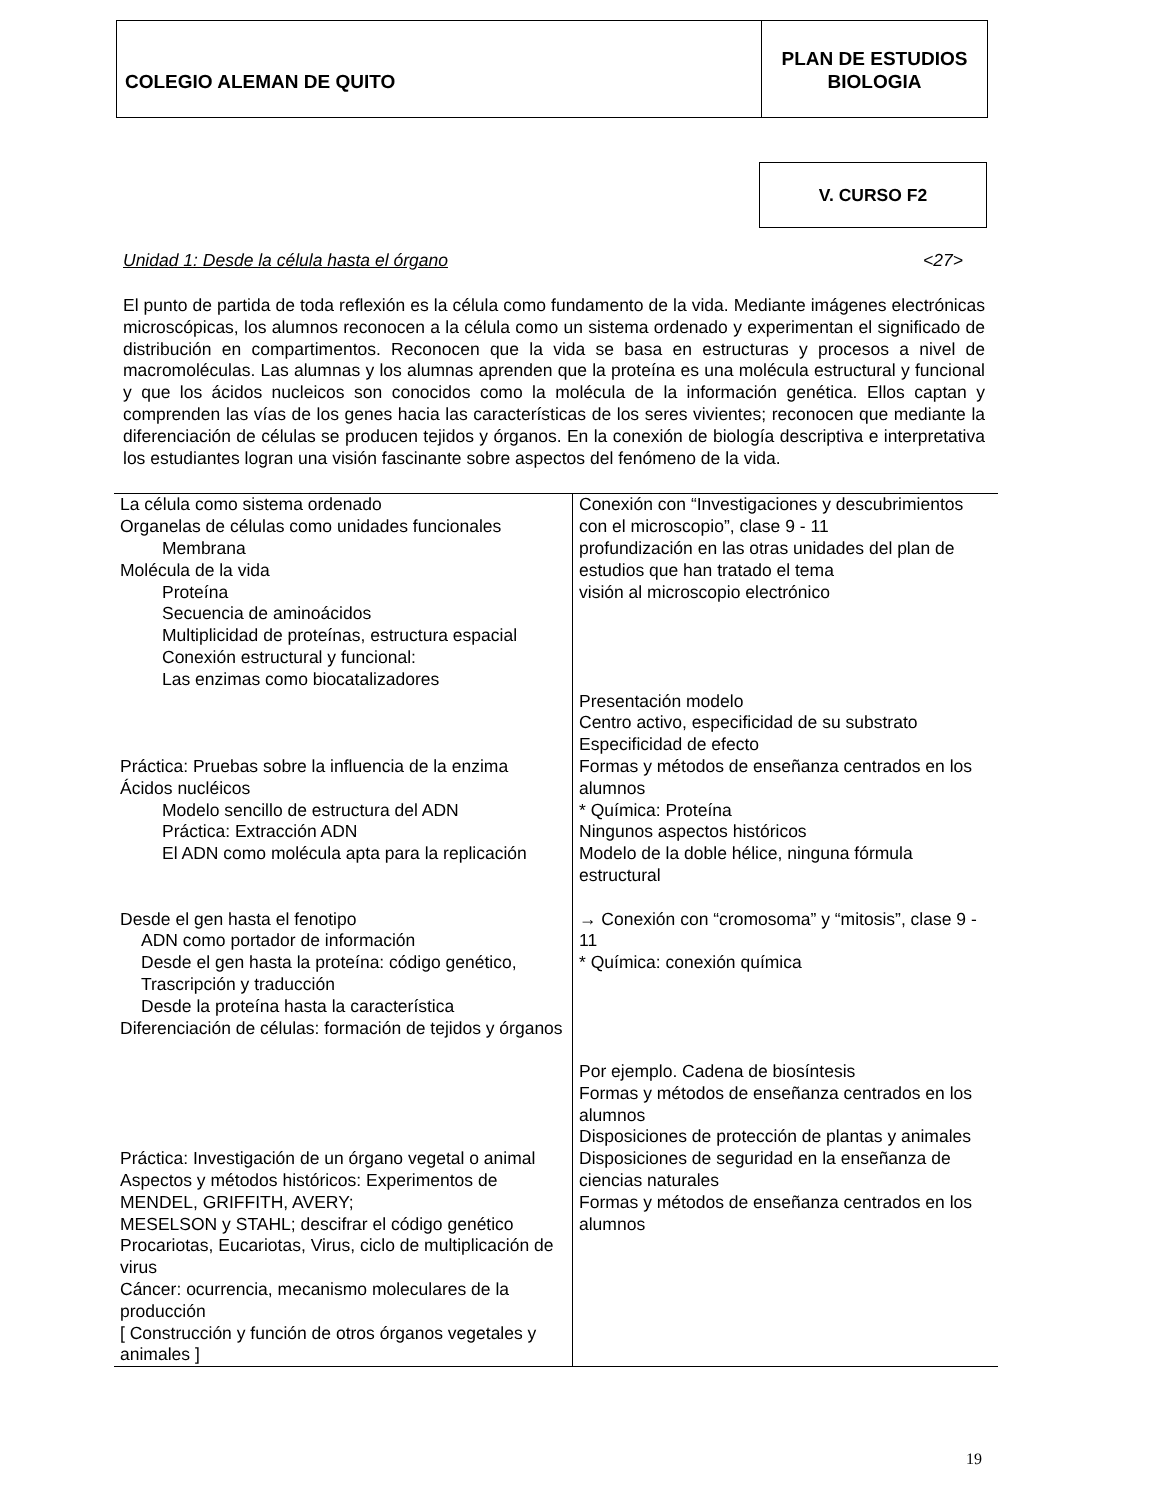COLEGIO ALEMAN DE QUITO
PLAN DE ESTUDIOS
BIOLOGIA
V. CURSO F2
Unidad 1: Desde la célula hasta el órgano <27>
El punto de partida de toda reflexión es la célula como fundamento de la vida. Mediante imágenes electrónicas microscópicas, los alumnos reconocen a la célula como un sistema ordenado y experimentan el significado de distribución en compartimentos. Reconocen que la vida se basa en estructuras y procesos a nivel de macromoléculas. Las alumnas y los alumnas aprenden que la proteína es una molécula estructural y funcional y que los ácidos nucleicos son conocidos como la molécula de la información genética. Ellos captan y comprenden las vías de los genes hacia las características de los seres vivientes; reconocen que mediante la diferenciación de células se producen tejidos y órganos. En la conexión de biología descriptiva e interpretativa los estudiantes logran una visión fascinante sobre aspectos del fenómeno de la vida.
| La célula como sistema ordenado Organelas de células como unidades funcionales Membrana Molécula de la vida Proteína Secuencia de aminoácidos Multiplicidad de proteínas, estructura espacial Conexión estructural y funcional: Las enzimas como biocatalizadores Práctica: Pruebas sobre la influencia de la enzima Ácidos nucléicos Modelo sencillo de estructura del ADN Práctica: Extracción ADN El ADN como molécula apta para la replicación Desde el gen hasta el fenotipo ADN como portador de información Desde el gen hasta la proteína: código genético, Trascripción y traducción Desde la proteína hasta la característica Diferenciación de células: formación de tejidos y órganos Práctica: Investigación de un órgano vegetal o animal Aspectos y métodos históricos: Experimentos de MENDEL, GRIFFITH, AVERY; MESELSON y STAHL; descifrar el código genético Procariotas, Eucariotas, Virus, ciclo de multiplicación de virus Cáncer: ocurrencia, mecanismo moleculares de la producción [ Construcción y función de otros órganos vegetales y animales ] | Conexión con “Investigaciones y descubrimientos con el microscopio”, clase 9 - 11 profundización en las otras unidades del plan de estudios que han tratado el tema visión al microscopio electrónico Presentación modelo Centro activo, especificidad de su substrato Especificidad de efecto Formas y métodos de enseñanza centrados en los alumnos * Química: Proteína Ningunos aspectos históricos Modelo de la doble hélice, ninguna fórmula estructural → Conexión con “cromosoma” y “mitosis”, clase 9 - 11 * Química: conexión química Por ejemplo. Cadena de biosíntesis Formas y métodos de enseñanza centrados en los alumnos Disposiciones de protección de plantas y animales Disposiciones de seguridad en la enseñanza de ciencias naturales Formas y métodos de enseñanza centrados en los alumnos |
19